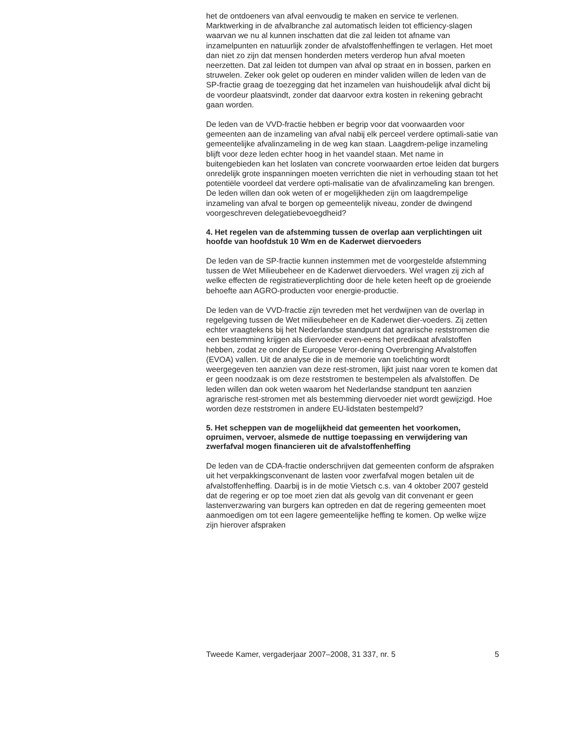het de ontdoeners van afval eenvoudig te maken en service te verlenen. Marktwerking in de afvalbranche zal automatisch leiden tot efficiency-slagen waarvan we nu al kunnen inschatten dat die zal leiden tot afname van inzamelpunten en natuurlijk zonder de afvalstoffenheffingen te verlagen. Het moet dan niet zo zijn dat mensen honderden meters verderop hun afval moeten neerzetten. Dat zal leiden tot dumpen van afval op straat en in bossen, parken en struwelen. Zeker ook gelet op ouderen en minder validen willen de leden van de SP-fractie graag de toezegging dat het inzamelen van huishoudelijk afval dicht bij de voordeur plaatsvindt, zonder dat daarvoor extra kosten in rekening gebracht gaan worden.
De leden van de VVD-fractie hebben er begrip voor dat voorwaarden voor gemeenten aan de inzameling van afval nabij elk perceel verdere optimali-satie van gemeentelijke afvalinzameling in de weg kan staan. Laagdrem-pelige inzameling blijft voor deze leden echter hoog in het vaandel staan. Met name in buitengebieden kan het loslaten van concrete voorwaarden ertoe leiden dat burgers onredelijk grote inspanningen moeten verrichten die niet in verhouding staan tot het potentiële voordeel dat verdere opti-malisatie van de afvalinzameling kan brengen. De leden willen dan ook weten of er mogelijkheden zijn om laagdrempelige inzameling van afval te borgen op gemeentelijk niveau, zonder de dwingend voorgeschreven delegatiebevoegdheid?
4. Het regelen van de afstemming tussen de overlap aan verplichtingen uit hoofde van hoofdstuk 10 Wm en de Kaderwet diervoeders
De leden van de SP-fractie kunnen instemmen met de voorgestelde afstemming tussen de Wet Milieubeheer en de Kaderwet diervoeders. Wel vragen zij zich af welke effecten de registratieverplichting door de hele keten heeft op de groeiende behoefte aan AGRO-producten voor energie-productie.
De leden van de VVD-fractie zijn tevreden met het verdwijnen van de overlap in regelgeving tussen de Wet milieubeheer en de Kaderwet dier-voeders. Zij zetten echter vraagtekens bij het Nederlandse standpunt dat agrarische reststromen die een bestemming krijgen als diervoeder even-eens het predikaat afvalstoffen hebben, zodat ze onder de Europese Veror-dening Overbrenging Afvalstoffen (EVOA) vallen. Uit de analyse die in de memorie van toelichting wordt weergegeven ten aanzien van deze rest-stromen, lijkt juist naar voren te komen dat er geen noodzaak is om deze reststromen te bestempelen als afvalstoffen. De leden willen dan ook weten waarom het Nederlandse standpunt ten aanzien agrarische rest-stromen met als bestemming diervoeder niet wordt gewijzigd. Hoe worden deze reststromen in andere EU-lidstaten bestempeld?
5. Het scheppen van de mogelijkheid dat gemeenten het voorkomen, opruimen, vervoer, alsmede de nuttige toepassing en verwijdering van zwerfafval mogen financieren uit de afvalstoffenheffing
De leden van de CDA-fractie onderschrijven dat gemeenten conform de afspraken uit het verpakkingsconvenant de lasten voor zwerfafval mogen betalen uit de afvalstoffenheffing. Daarbij is in de motie Vietsch c.s. van 4 oktober 2007 gesteld dat de regering er op toe moet zien dat als gevolg van dit convenant er geen lastenverzwaring van burgers kan optreden en dat de regering gemeenten moet aanmoedigen om tot een lagere gemeentelijke heffing te komen. Op welke wijze zijn hierover afspraken
Tweede Kamer, vergaderjaar 2007–2008, 31 337, nr. 5 5